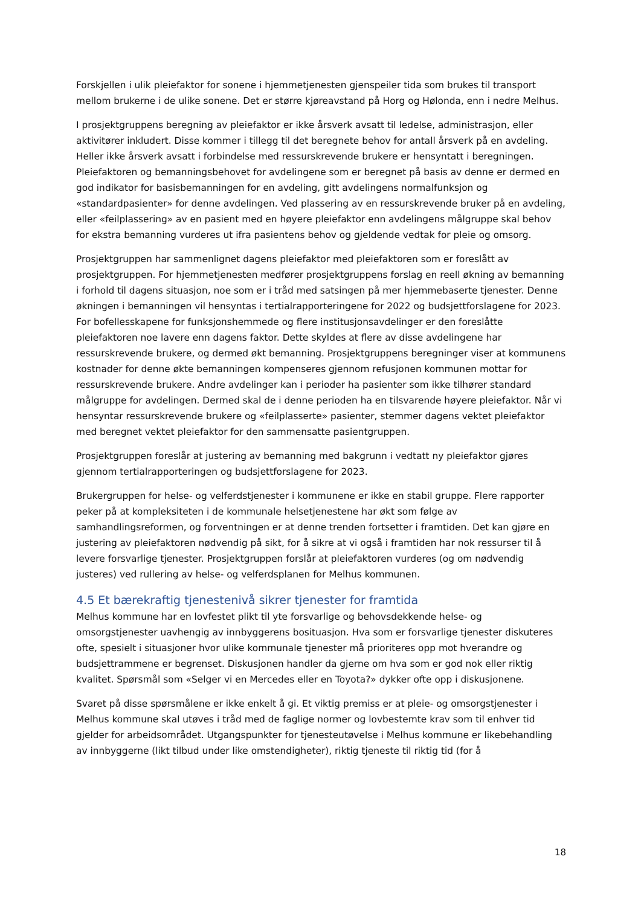Forskjellen i ulik pleiefaktor for sonene i hjemmetjenesten gjenspeiler tida som brukes til transport mellom brukerne i de ulike sonene. Det er større kjøreavstand på Horg og Hølonda, enn i nedre Melhus.
I prosjektgruppens beregning av pleiefaktor er ikke årsverk avsatt til ledelse, administrasjon, eller aktivitører inkludert. Disse kommer i tillegg til det beregnete behov for antall årsverk på en avdeling. Heller ikke årsverk avsatt i forbindelse med ressurskrevende brukere er hensyntatt i beregningen. Pleiefaktoren og bemanningsbehovet for avdelingene som er beregnet på basis av denne er dermed en god indikator for basisbemanningen for en avdeling, gitt avdelingens normalfunksjon og «standardpasienter» for denne avdelingen. Ved plassering av en ressurskrevende bruker på en avdeling, eller «feilplassering» av en pasient med en høyere pleiefaktor enn avdelingens målgruppe skal behov for ekstra bemanning vurderes ut ifra pasientens behov og gjeldende vedtak for pleie og omsorg.
Prosjektgruppen har sammenlignet dagens pleiefaktor med pleiefaktoren som er foreslått av prosjektgruppen. For hjemmetjenesten medfører prosjektgruppens forslag en reell økning av bemanning i forhold til dagens situasjon, noe som er i tråd med satsingen på mer hjemmebaserte tjenester. Denne økningen i bemanningen vil hensyntas i tertialrapporteringene for 2022 og budsjettforslagene for 2023. For bofellesskapene for funksjonshemmede og flere institusjonsavdelinger er den foreslåtte pleiefaktoren noe lavere enn dagens faktor. Dette skyldes at flere av disse avdelingene har ressurskrevende brukere, og dermed økt bemanning. Prosjektgruppens beregninger viser at kommunens kostnader for denne økte bemanningen kompenseres gjennom refusjonen kommunen mottar for ressurskrevende brukere. Andre avdelinger kan i perioder ha pasienter som ikke tilhører standard målgruppe for avdelingen. Dermed skal de i denne perioden ha en tilsvarende høyere pleiefaktor. Når vi hensyntar ressurskrevende brukere og «feilplasserte» pasienter, stemmer dagens vektet pleiefaktor med beregnet vektet pleiefaktor for den sammensatte pasientgruppen.
Prosjektgruppen foreslår at justering av bemanning med bakgrunn i vedtatt ny pleiefaktor gjøres gjennom tertialrapporteringen og budsjettforslagene for 2023.
Brukergruppen for helse- og velferdstjenester i kommunene er ikke en stabil gruppe. Flere rapporter peker på at kompleksiteten i de kommunale helsetjenestene har økt som følge av samhandlingsreformen, og forventningen er at denne trenden fortsetter i framtiden. Det kan gjøre en justering av pleiefaktoren nødvendig på sikt, for å sikre at vi også i framtiden har nok ressurser til å levere forsvarlige tjenester. Prosjektgruppen forslår at pleiefaktoren vurderes (og om nødvendig justeres) ved rullering av helse- og velferdsplanen for Melhus kommunen.
4.5 Et bærekraftig tjenestenivå sikrer tjenester for framtida
Melhus kommune har en lovfestet plikt til yte forsvarlige og behovsdekkende helse- og omsorgstjenester uavhengig av innbyggerens bosituasjon. Hva som er forsvarlige tjenester diskuteres ofte, spesielt i situasjoner hvor ulike kommunale tjenester må prioriteres opp mot hverandre og budsjettrammene er begrenset. Diskusjonen handler da gjerne om hva som er god nok eller riktig kvalitet. Spørsmål som «Selger vi en Mercedes eller en Toyota?» dykker ofte opp i diskusjonene.
Svaret på disse spørsmålene er ikke enkelt å gi. Et viktig premiss er at pleie- og omsorgstjenester i Melhus kommune skal utøves i tråd med de faglige normer og lovbestemte krav som til enhver tid gjelder for arbeidsområdet. Utgangspunkter for tjenesteutøvelse i Melhus kommune er likebehandling av innbyggerne (likt tilbud under like omstendigheter), riktig tjeneste til riktig tid (for å
18